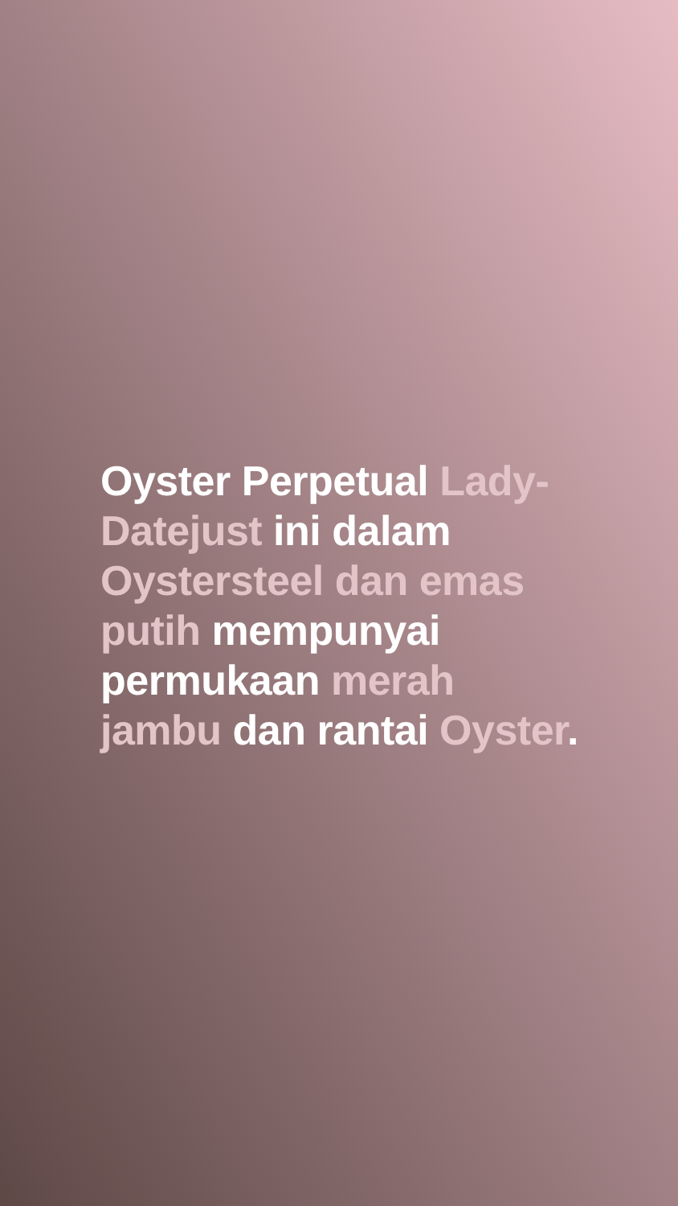Oyster Perpetual Lady-Datejust ini dalam Oystersteel dan emas putih mempunyai permukaan merah jambu dan rantai Oyster.